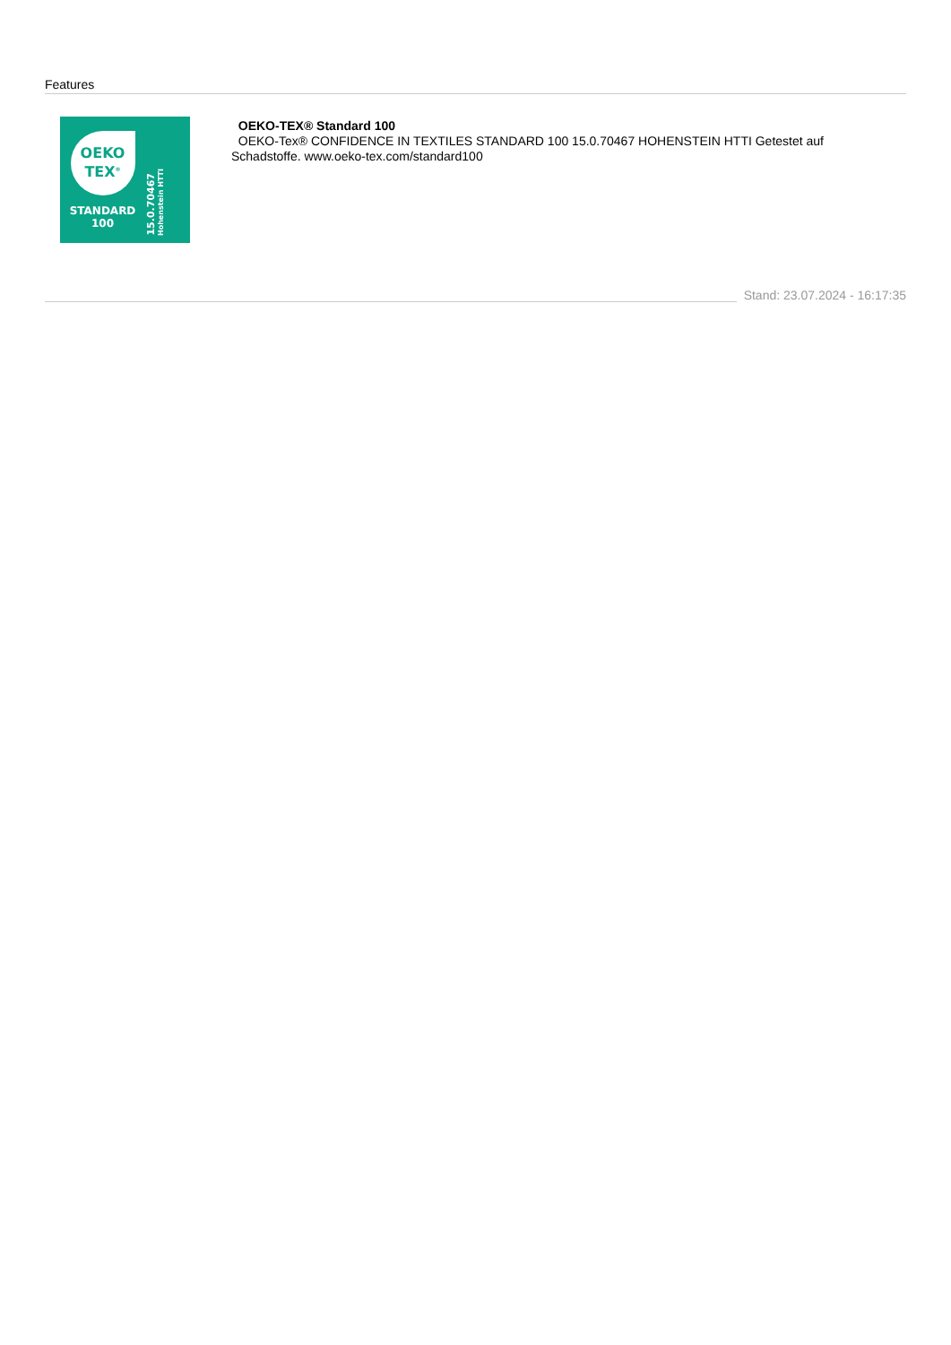Features
OEKO
TEX<sup>®</sup>
STANDARD
100
15.0.70467
Hohenstein HTTI
OEKO-TEX® Standard 100
OEKO-Tex® CONFIDENCE IN TEXTILES STANDARD 100 15.0.70467 HOHENSTEIN HTTI Getestet auf
Schadstoffe. www.oeko-tex.com/standard100
Stand: 23.07.2024 - 16:17:35